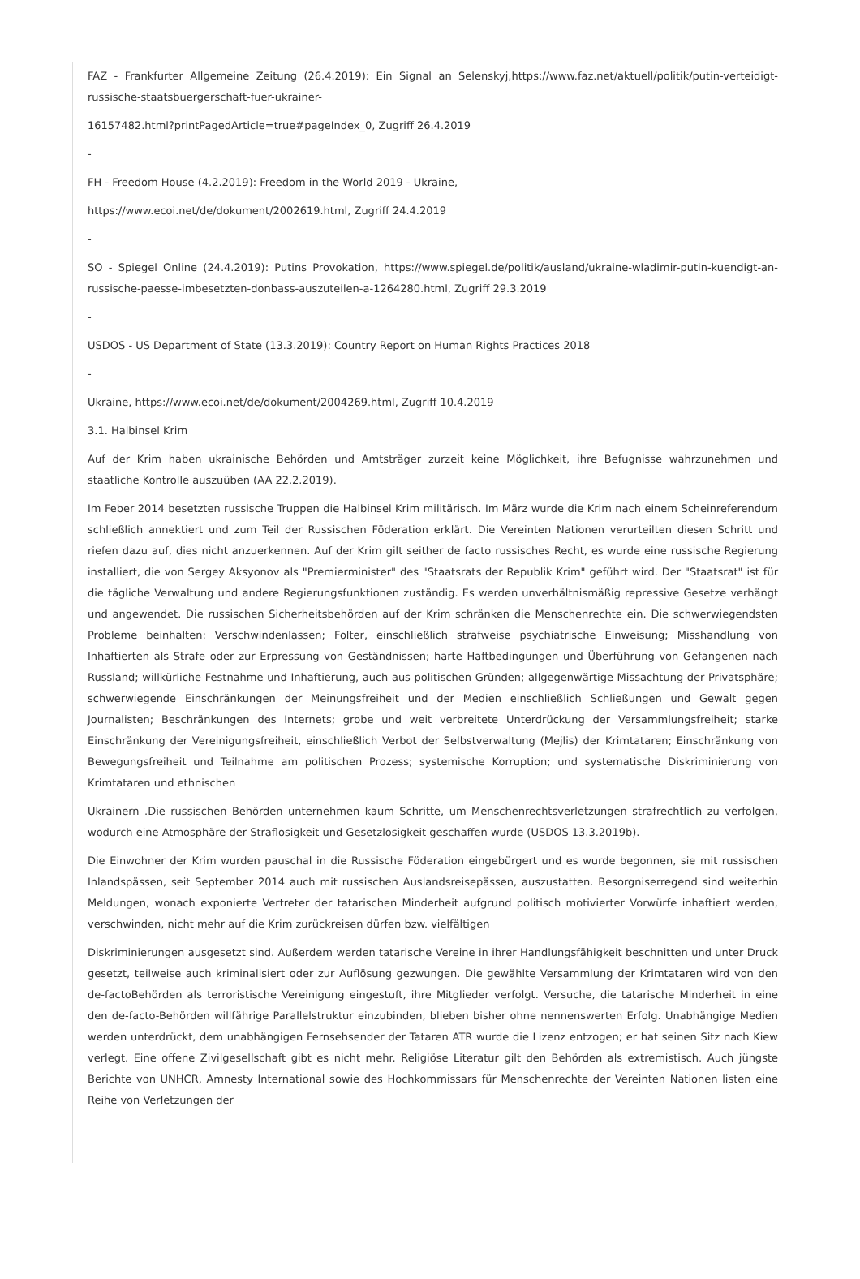FAZ - Frankfurter Allgemeine Zeitung (26.4.2019): Ein Signal an Selenskyj,https://www.faz.net/aktuell/politik/putin-verteidigt-russische-staatsbuergerschaft-fuer-ukrainer-
16157482.html?printPagedArticle=true#pageIndex_0, Zugriff 26.4.2019
-
FH - Freedom House (4.2.2019): Freedom in the World 2019 - Ukraine,
https://www.ecoi.net/de/dokument/2002619.html, Zugriff 24.4.2019
-
SO - Spiegel Online (24.4.2019): Putins Provokation, https://www.spiegel.de/politik/ausland/ukraine-wladimir-putin-kuendigt-an-russische-paesse-imbesetzten-donbass-auszuteilen-a-1264280.html, Zugriff 29.3.2019
-
USDOS - US Department of State (13.3.2019): Country Report on Human Rights Practices 2018
-
Ukraine, https://www.ecoi.net/de/dokument/2004269.html, Zugriff 10.4.2019
3.1. Halbinsel Krim
Auf der Krim haben ukrainische Behörden und Amtsträger zurzeit keine Möglichkeit, ihre Befugnisse wahrzunehmen und staatliche Kontrolle auszuüben (AA 22.2.2019).
Im Feber 2014 besetzten russische Truppen die Halbinsel Krim militärisch. Im März wurde die Krim nach einem Scheinreferendum schließlich annektiert und zum Teil der Russischen Föderation erklärt. Die Vereinten Nationen verurteilten diesen Schritt und riefen dazu auf, dies nicht anzuerkennen. Auf der Krim gilt seither de facto russisches Recht, es wurde eine russische Regierung installiert, die von Sergey Aksyonov als "Premierminister" des "Staatsrats der Republik Krim" geführt wird. Der "Staatsrat" ist für die tägliche Verwaltung und andere Regierungsfunktionen zuständig. Es werden unverhältnismäßig repressive Gesetze verhängt und angewendet. Die russischen Sicherheitsbehörden auf der Krim schränken die Menschenrechte ein. Die schwerwiegendsten Probleme beinhalten: Verschwindenlassen; Folter, einschließlich strafweise psychiatrische Einweisung; Misshandlung von Inhaftierten als Strafe oder zur Erpressung von Geständnissen; harte Haftbedingungen und Überführung von Gefangenen nach Russland; willkürliche Festnahme und Inhaftierung, auch aus politischen Gründen; allgegenwärtige Missachtung der Privatsphäre; schwerwiegende Einschränkungen der Meinungsfreiheit und der Medien einschließlich Schließungen und Gewalt gegen Journalisten; Beschränkungen des Internets; grobe und weit verbreitete Unterdrückung der Versammlungsfreiheit; starke Einschränkung der Vereinigungsfreiheit, einschließlich Verbot der Selbstverwaltung (Mejlis) der Krimtataren; Einschränkung von Bewegungsfreiheit und Teilnahme am politischen Prozess; systemische Korruption; und systematische Diskriminierung von Krimtataren und ethnischen
Ukrainern .Die russischen Behörden unternehmen kaum Schritte, um Menschenrechtsverletzungen strafrechtlich zu verfolgen, wodurch eine Atmosphäre der Straflosigkeit und Gesetzlosigkeit geschaffen wurde (USDOS 13.3.2019b).
Die Einwohner der Krim wurden pauschal in die Russische Föderation eingebürgert und es wurde begonnen, sie mit russischen Inlandspässen, seit September 2014 auch mit russischen Auslandsreisepässen, auszustatten. Besorgniserregend sind weiterhin Meldungen, wonach exponierte Vertreter der tatarischen Minderheit aufgrund politisch motivierter Vorwürfe inhaftiert werden, verschwinden, nicht mehr auf die Krim zurückreisen dürfen bzw. vielfältigen
Diskriminierungen ausgesetzt sind. Außerdem werden tatarische Vereine in ihrer Handlungsfähigkeit beschnitten und unter Druck gesetzt, teilweise auch kriminalisiert oder zur Auflösung gezwungen. Die gewählte Versammlung der Krimtataren wird von den de-factoBehörden als terroristische Vereinigung eingestuft, ihre Mitglieder verfolgt. Versuche, die tatarische Minderheit in eine den de-facto-Behörden willfährige Parallelstruktur einzubinden, blieben bisher ohne nennenswerten Erfolg. Unabhängige Medien werden unterdrückt, dem unabhängigen Fernsehsender der Tataren ATR wurde die Lizenz entzogen; er hat seinen Sitz nach Kiew verlegt. Eine offene Zivilgesellschaft gibt es nicht mehr. Religiöse Literatur gilt den Behörden als extremistisch. Auch jüngste Berichte von UNHCR, Amnesty International sowie des Hochkommissars für Menschenrechte der Vereinten Nationen listen eine Reihe von Verletzungen der